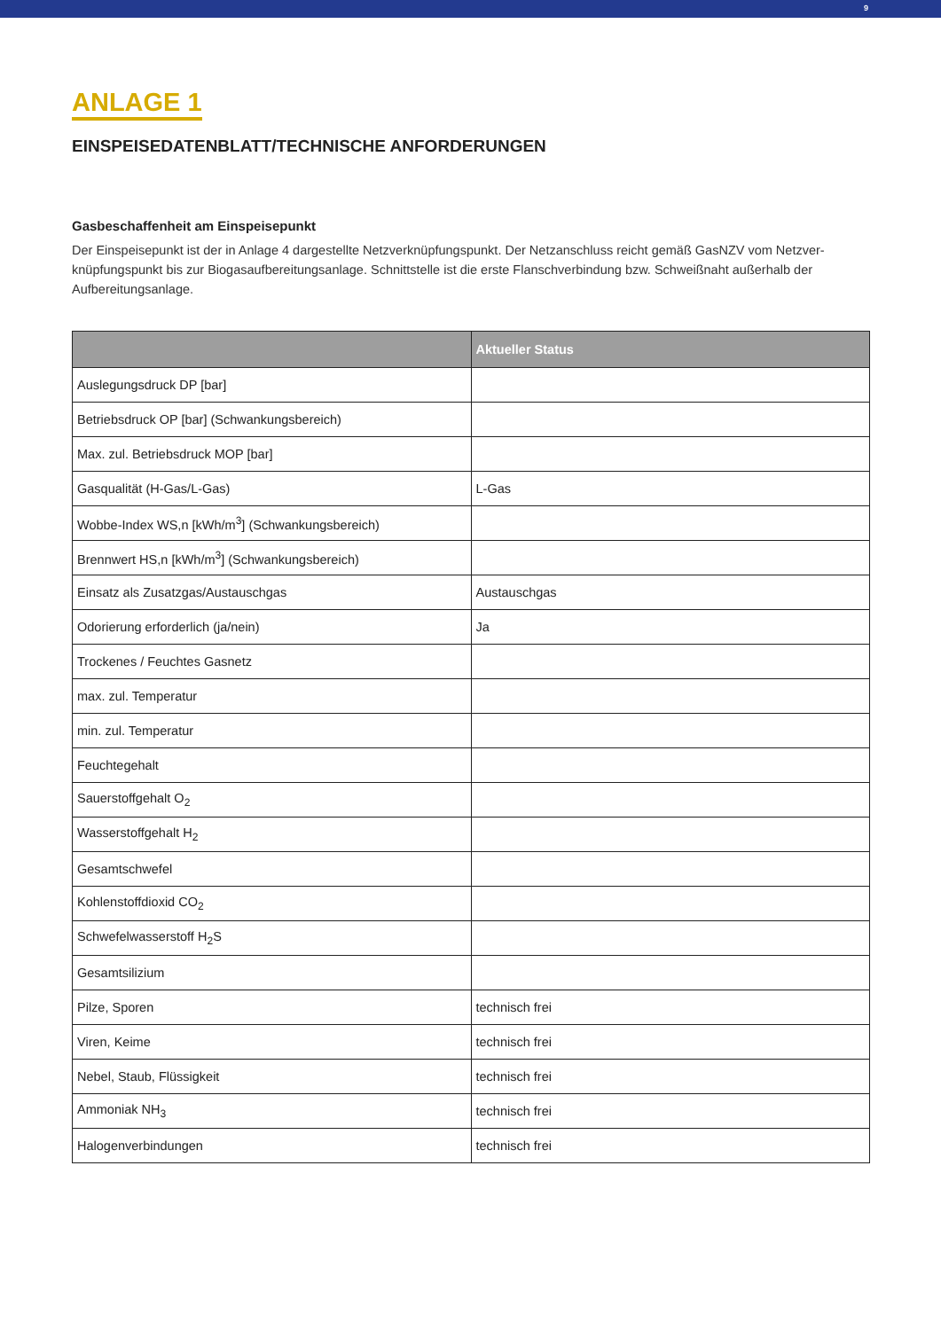9
ANLAGE 1
EINSPEISEDATENBLATT/TECHNISCHE ANFORDERUNGEN
Gasbeschaffenheit am Einspeisepunkt
Der Einspeisepunkt ist der in Anlage 4 dargestellte Netzverknüpfungspunkt. Der Netzanschluss reicht gemäß GasNZV vom Netzver-knüpfungspunkt bis zur Biogasaufbereitungsanlage. Schnittstelle ist die erste Flanschverbindung bzw. Schweißnaht außerhalb der Aufbereitungsanlage.
| | Aktueller Status |
| --- | --- |
| Auslegungsdruck DP [bar] | |
| Betriebsdruck OP [bar] (Schwankungsbereich) | |
| Max. zul. Betriebsdruck MOP [bar] | |
| Gasqualität (H-Gas/L-Gas) | L-Gas |
| Wobbe-Index WS,n [kWh/m<sup>3</sup>] (Schwankungsbereich) | |
| Brennwert HS,n [kWh/m<sup>3</sup>] (Schwankungsbereich) | |
| Einsatz als Zusatzgas/Austauschgas | Austauschgas |
| Odorierung erforderlich (ja/nein) | Ja |
| Trockenes / Feuchtes Gasnetz | |
| max. zul. Temperatur | |
| min. zul. Temperatur | |
| Feuchtegehalt | |
| Sauerstoffgehalt O<sub>2</sub> | |
| Wasserstoffgehalt H<sub>2</sub> | |
| Gesamtschwefel | |
| Kohlenstoffdioxid CO<sub>2</sub> | |
| Schwefelwasserstoff H<sub>2</sub>S | |
| Gesamtsilizium | |
| Pilze, Sporen | technisch frei |
| Viren, Keime | technisch frei |
| Nebel, Staub, Flüssigkeit | technisch frei |
| Ammoniak NH<sub>3</sub> | technisch frei |
| Halogenverbindungen | technisch frei |